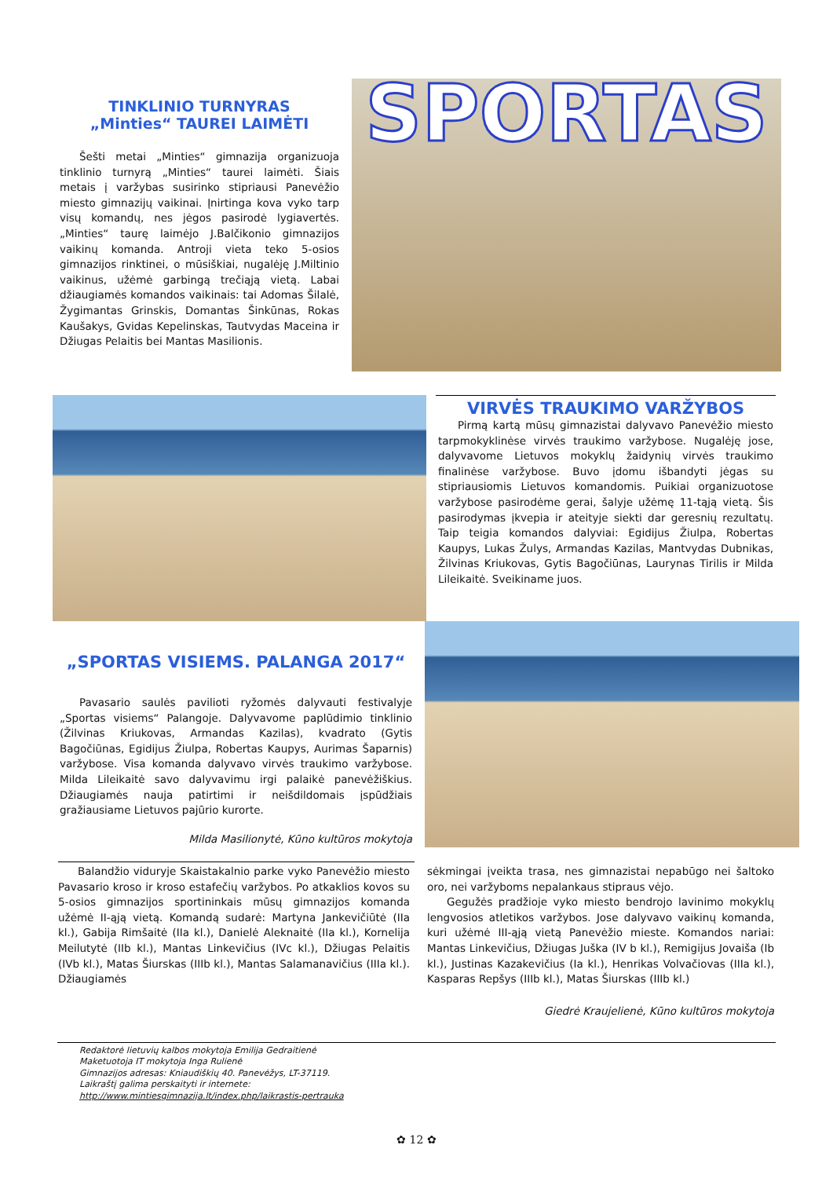TINKLINIO TURNYRAS
„Minties“ TAUREI LAIMĖTI
Šešti metai „Minties“ gimnazija organizuoja tinklinio turnyrą „Minties“ taurei laimėti. Šiais metais į varžybas susirinko stipriausi Panevėžio miesto gimnazijų vaikinai. Įnirtinga kova vyko tarp visų komandų, nes jėgos pasirodė lygiavertės. „Minties“ taurę laimėjo J.Balčikonio gimnazijos vaikinų komanda. Antroji vieta teko 5-osios gimnazijos rinktinei, o mūsiškiai, nugalėję J.Miltinio vaikinus, užėmė garbingą trečiąją vietą. Labai džiaugiamės komandos vaikinais: tai Adomas Šilalė, Žygimantas Grinskis, Domantas Šinkūnas, Rokas Kaušakys, Gvidas Kepelinskas, Tautvydas Maceina ir Džiugas Pelaitis bei Mantas Masilionis.
SPORTAS
VIRVĖS TRAUKIMO VARŽYBOS
Pirmą kartą mūsų gimnazistai dalyvavo Panevėžio miesto tarpmokyklinėse virvės traukimo varžybose. Nugalėję jose, dalyvavome Lietuvos mokyklų žaidynių virvės traukimo finalinėse varžybose. Buvo įdomu išbandyti jėgas su stipriausiomis Lietuvos komandomis. Puikiai organizuotose varžybose pasirodėme gerai, šalyje užėmę 11-tąją vietą. Šis pasirodymas įkvepia ir ateityje siekti dar geresnių rezultatų. Taip teigia komandos dalyviai: Egidijus Žiulpa, Robertas Kaupys, Lukas Žulys, Armandas Kazilas, Mantvydas Dubnikas, Žilvinas Kriukovas, Gytis Bagočiūnas, Laurynas Tirilis ir Milda Lileikaitė. Sveikiname juos.
„SPORTAS VISIEMS. PALANGA 2017“
Pavasario saulės pavilioti ryžomės dalyvauti festivalyje „Sportas visiems“ Palangoje. Dalyvavome paplūdimio tinklinio (Žilvinas Kriukovas, Armandas Kazilas), kvadrato (Gytis Bagočiūnas, Egidijus Žiulpa, Robertas Kaupys, Aurimas Šaparnis) varžybose. Visa komanda dalyvavo virvės traukimo varžybose. Milda Lileikaitė savo dalyvavimu irgi palaikė panevėžiškius. Džiaugiamės nauja patirtimi ir neišdildomais įspūdžiais gražiausiame Lietuvos pajūrio kurorte.
Milda Masilionytė, Kūno kultūros mokytoja
Balandžio viduryje Skaistakalnio parke vyko Panevėžio miesto Pavasario kroso ir kroso estafečių varžybos. Po atkaklios kovos su 5-osios gimnazijos sportininkais mūsų gimnazijos komanda užėmė II-ąją vietą. Komandą sudarė: Martyna Jankevičiūtė (IIa kl.), Gabija Rimšaitė (IIa kl.), Danielė Aleknaitė (IIa kl.), Kornelija Meilutytė (IIb kl.), Mantas Linkevičius (IVc kl.), Džiugas Pelaitis (IVb kl.), Matas Šiurskas (IIIb kl.), Mantas Salamanavičius (IIIa kl.). Džiaugiamės
sėkmingai įveikta trasa, nes gimnazistai nepabūgo nei šaltoko oro, nei varžyboms nepalankaus stipraus vėjo.
Gegužės pradžioje vyko miesto bendrojo lavinimo mokyklų lengvosios atletikos varžybos. Jose dalyvavo vaikinų komanda, kuri užėmė III-ąją vietą Panevėžio mieste. Komandos nariai: Mantas Linkevičius, Džiugas Juška (IV b kl.), Remigijus Jovaiša (Ib kl.), Justinas Kazakevičius (Ia kl.), Henrikas Volvačiovas (IIIa kl.), Kasparas Repšys (IIIb kl.), Matas Šiurskas (IIIb kl.)
Giedrė Kraujelienė, Kūno kultūros mokytoja
Redaktorė lietuvių kalbos mokytoja Emilija Gedraitienė
Maketuotoja IT mokytoja Inga Rulienė
Gimnazijos adresas: Kniaudiškių 40. Panevėžys, LT-37119.
Laikraštį galima perskaityti ir internete:
http://www.mintiesgimnazija.lt/index.php/laikrastis-pertrauka
✿ 12 ✿